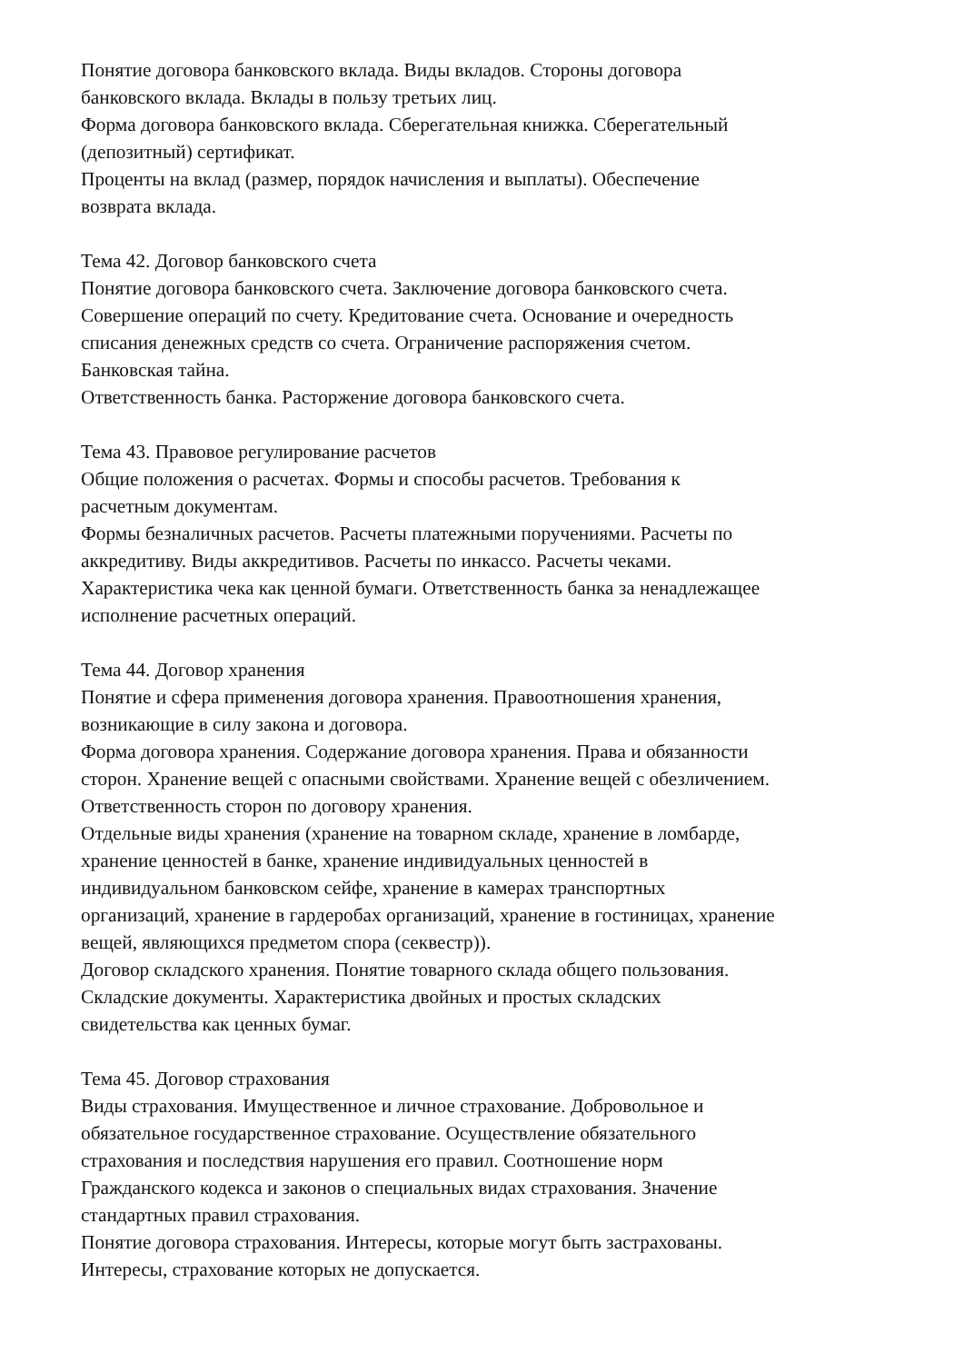Понятие договора банковского вклада. Виды вкладов. Стороны договора
банковского вклада. Вклады в пользу третьих лиц.
Форма договора банковского вклада. Сберегательная книжка. Сберегательный
(депозитный) сертификат.
Проценты на вклад (размер, порядок начисления и выплаты). Обеспечение
возврата вклада.
Тема 42. Договор банковского счета
Понятие договора банковского счета. Заключение договора банковского счета.
Совершение операций по счету. Кредитование счета. Основание и очередность
списания денежных средств со счета. Ограничение распоряжения счетом.
Банковская тайна.
Ответственность банка. Расторжение договора банковского счета.
Тема 43. Правовое регулирование расчетов
Общие положения о расчетах. Формы и способы расчетов. Требования к
расчетным документам.
Формы безналичных расчетов. Расчеты платежными поручениями. Расчеты по
аккредитиву. Виды аккредитивов. Расчеты по инкассо. Расчеты чеками.
Характеристика чека как ценной бумаги. Ответственность банка за ненадлежащее
исполнение расчетных операций.
Тема 44. Договор хранения
Понятие и сфера применения договора хранения. Правоотношения хранения,
возникающие в силу закона и договора.
Форма договора хранения. Содержание договора хранения. Права и обязанности
сторон. Хранение вещей с опасными свойствами. Хранение вещей с обезличением.
Ответственность сторон по договору хранения.
Отдельные виды хранения (хранение на товарном складе, хранение в ломбарде,
хранение ценностей в банке, хранение индивидуальных ценностей в
индивидуальном банковском сейфе, хранение в камерах транспортных
организаций, хранение в гардеробах организаций, хранение в гостиницах, хранение
вещей, являющихся предметом спора (секвестр)).
Договор складского хранения. Понятие товарного склада общего пользования.
Складские документы. Характеристика двойных и простых складских
свидетельства как ценных бумаг.
Тема 45. Договор страхования
Виды страхования. Имущественное и личное страхование. Добровольное и
обязательное государственное страхование. Осуществление обязательного
страхования и последствия нарушения его правил. Соотношение норм
Гражданского кодекса и законов о специальных видах страхования. Значение
стандартных правил страхования.
Понятие договора страхования. Интересы, которые могут быть застрахованы.
Интересы, страхование которых не допускается.